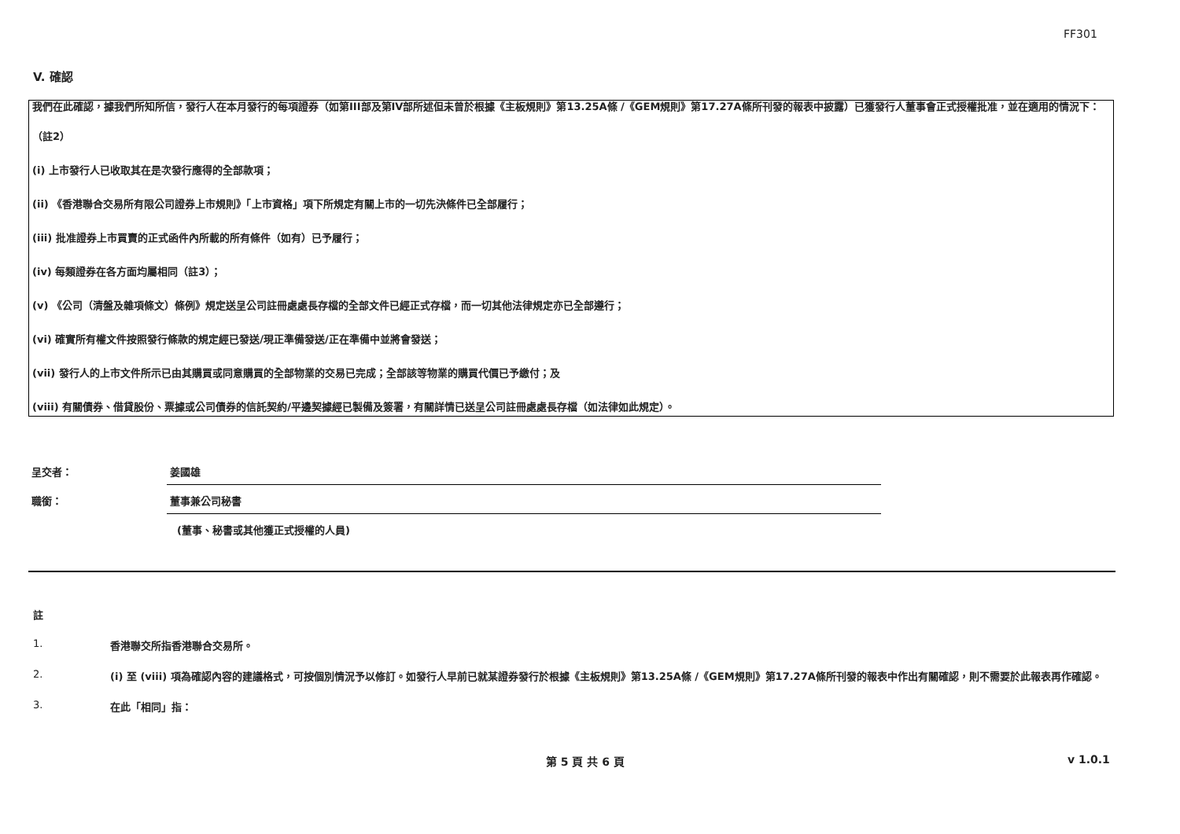FF301
V. 確認
我們在此確認，據我們所知所信，發行人在本月發行的每項證券（如第III部及第IV部所述但未曾於根據《主板規則》第13.25A條 /《GEM規則》第17.27A條所刊發的報表中披露）已獲發行人董事會正式授權批准，並在適用的情況下：
（註2）
(i) 上市發行人已收取其在是次發行應得的全部款項；
(ii) 《香港聯合交易所有限公司證券上市規則》「上市資格」項下所規定有關上市的一切先決條件已全部履行；
(iii) 批准證券上市買賣的正式函件內所載的所有條件（如有）已予履行；
(iv) 每類證券在各方面均屬相同（註3）；
(v) 《公司（清盤及雜項條文）條例》規定送呈公司註冊處處長存檔的全部文件已經正式存檔，而一切其他法律規定亦已全部遵行；
(vi) 確實所有權文件按照發行條款的規定經已發送/現正準備發送/正在準備中並將會發送；
(vii) 發行人的上市文件所示已由其購買或同意購買的全部物業的交易已完成；全部該等物業的購買代價已予繳付；及
(viii) 有關債券、借貸股份、票據或公司債券的信託契約/平邊契據經已製備及簽署，有關詳情已送呈公司註冊處處長存檔（如法律如此規定）。
呈交者： 姜國雄
職銜： 董事兼公司秘書
(董事、秘書或其他獲正式授權的人員)
註
1. 香港聯交所指香港聯合交易所。
2. (i) 至 (viii) 項為確認內容的建議格式，可按個別情況予以修訂。如發行人早前已就某證券發行於根據《主板規則》第13.25A條 /《GEM規則》第17.27A條所刊發的報表中作出有關確認，則不需要於此報表再作確認。
3. 在此「相同」指：
第 5 頁 共 6 頁 v 1.0.1